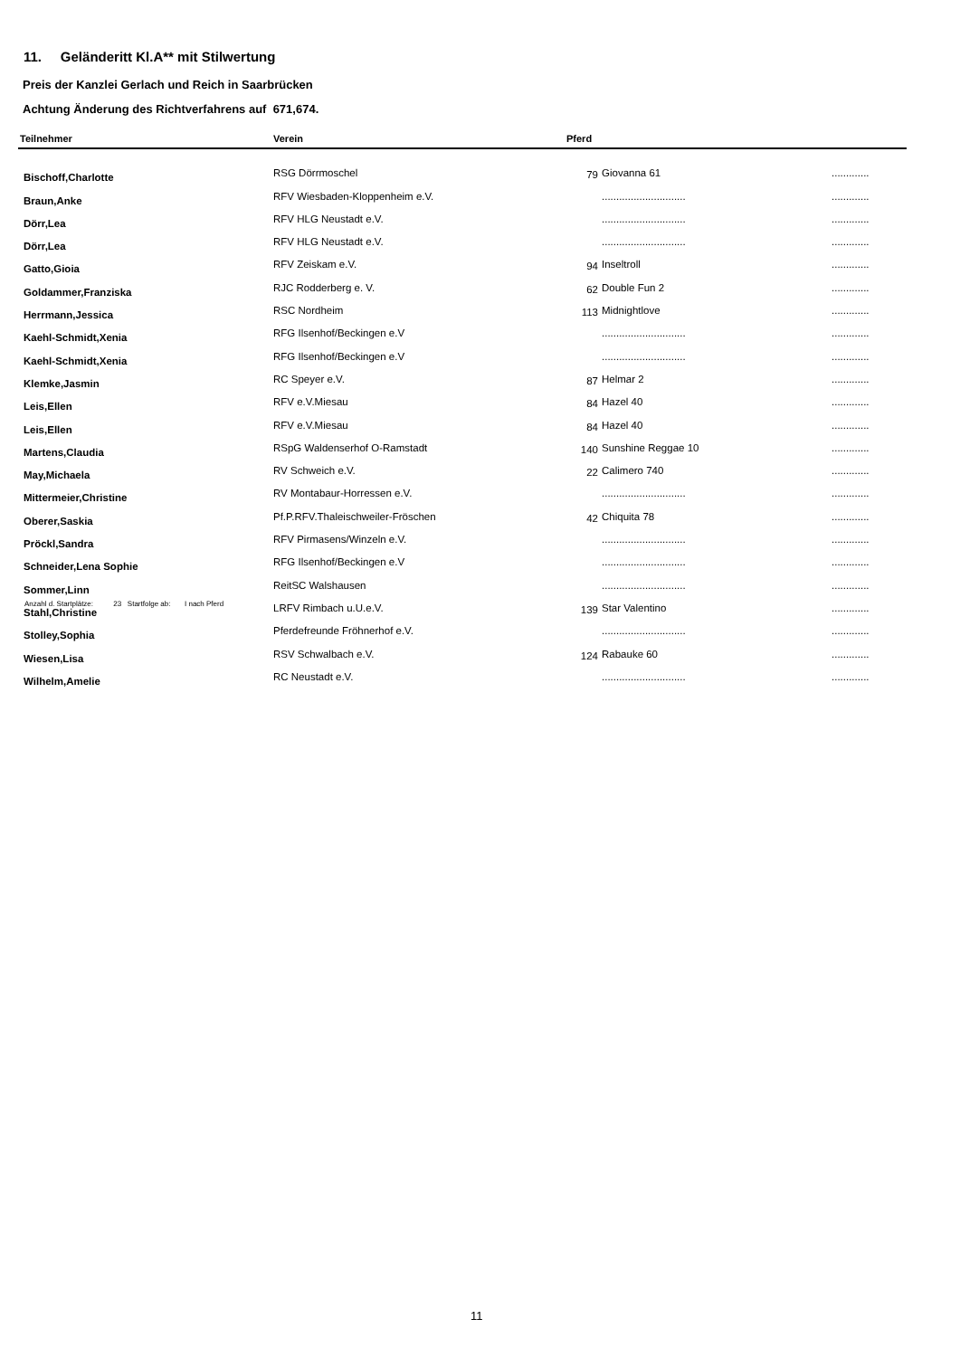11. Geländeritt Kl.A** mit Stilwertung
Preis der Kanzlei Gerlach und Reich in Saarbrücken
Achtung Änderung des Richtverfahrens auf 671,674.
| Teilnehmer | Verein | Pferd | | |
| --- | --- | --- | --- | --- |
| Bischoff,Charlotte | RSG Dörrmoschel | 79 | Giovanna 61 | ............. |
| Braun,Anke | RFV Wiesbaden-Kloppenheim e.V. | | ............................. | ............. |
| Dörr,Lea | RFV HLG Neustadt e.V. | | ............................. | ............. |
| Dörr,Lea | RFV HLG Neustadt e.V. | | ............................. | ............. |
| Gatto,Gioia | RFV Zeiskam e.V. | 94 | Inseltroll | ............. |
| Goldammer,Franziska | RJC Rodderberg e. V. | 62 | Double Fun 2 | ............. |
| Herrmann,Jessica | RSC Nordheim | 113 | Midnightlove | ............. |
| Kaehl-Schmidt,Xenia | RFG Ilsenhof/Beckingen e.V | | ............................. | ............. |
| Kaehl-Schmidt,Xenia | RFG Ilsenhof/Beckingen e.V | | ............................. | ............. |
| Klemke,Jasmin | RC Speyer e.V. | 87 | Helmar 2 | ............. |
| Leis,Ellen | RFV e.V.Miesau | 84 | Hazel 40 | ............. |
| Leis,Ellen | RFV e.V.Miesau | 84 | Hazel 40 | ............. |
| Martens,Claudia | RSpG Waldenserhof O-Ramstadt | 140 | Sunshine Reggae 10 | ............. |
| May,Michaela | RV Schweich e.V. | 22 | Calimero 740 | ............. |
| Mittermeier,Christine | RV Montabaur-Horressen e.V. | | ............................. | ............. |
| Oberer,Saskia | Pf.P.RFV.Thaleischweiler-Fröschen | 42 | Chiquita 78 | ............. |
| Pröckl,Sandra | RFV Pirmasens/Winzeln e.V. | | ............................. | ............. |
| Schneider,Lena Sophie | RFG Ilsenhof/Beckingen e.V | | ............................. | ............. |
| Sommer,Linn | ReitSC Walshausen | | ............................. | ............. |
| Stahl,Christine | LRFV Rimbach u.U.e.V. | 139 | Star Valentino | ............. |
| Stolley,Sophia | Pferdefreunde Fröhnerhof e.V. | | ............................. | ............. |
| Wiesen,Lisa | RSV Schwalbach e.V. | 124 | Rabauke 60 | ............. |
| Wilhelm,Amelie | RC Neustadt e.V. | | ............................. | ............. |
Anzahl d. Startplätze: 23 Startfolge ab: I nach Pferd
11